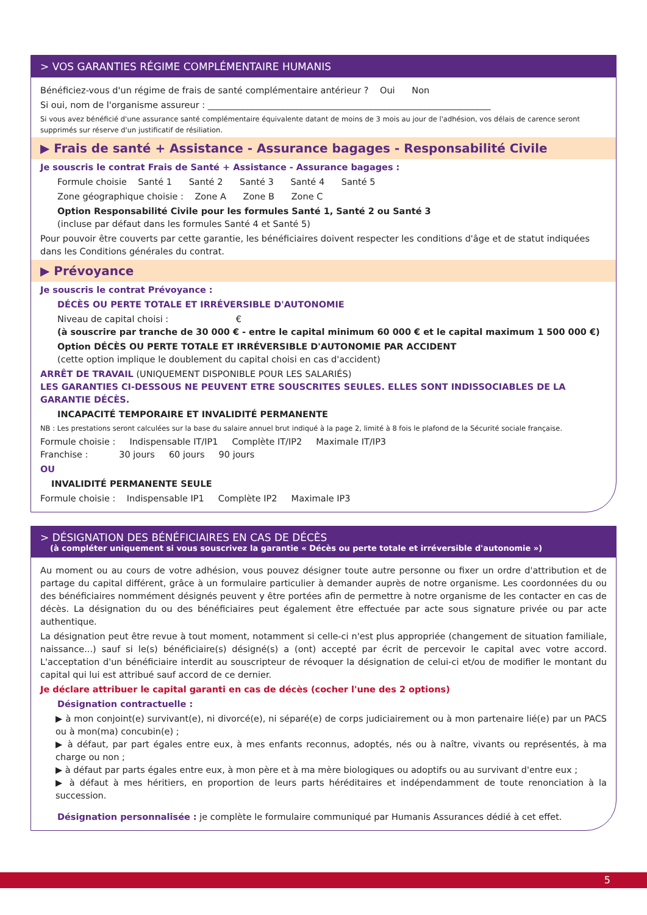> VOS GARANTIES RÉGIME COMPLÉMENTAIRE HUMANIS
Bénéficiez-vous d'un régime de frais de santé complémentaire antérieur ? Oui Non
Si oui, nom de l'organisme assureur : ________________________________________________________________
Si vous avez bénéficié d'une assurance santé complémentaire équivalente datant de moins de 3 mois au jour de l'adhésion, vos délais de carence seront supprimés sur réserve d'un justificatif de résiliation.
▶ Frais de santé + Assistance - Assurance bagages - Responsabilité Civile
Je souscris le contrat Frais de Santé + Assistance - Assurance bagages :
Formule choisie Santé 1 Santé 2 Santé 3 Santé 4 Santé 5
Zone géographique choisie : Zone A Zone B Zone C
Option Responsabilité Civile pour les formules Santé 1, Santé 2 ou Santé 3
(incluse par défaut dans les formules Santé 4 et Santé 5)
Pour pouvoir être couverts par cette garantie, les bénéficiaires doivent respecter les conditions d'âge et de statut indiquées dans les Conditions générales du contrat.
▶ Prévoyance
Je souscris le contrat Prévoyance :
DÉCÈS OU PERTE TOTALE ET IRRÉVERSIBLE D'AUTONOMIE
Niveau de capital choisi : €
(à souscrire par tranche de 30 000 € - entre le capital minimum 60 000 € et le capital maximum 1 500 000 €)
Option DÉCÈS OU PERTE TOTALE ET IRRÉVERSIBLE D'AUTONOMIE PAR ACCIDENT
(cette option implique le doublement du capital choisi en cas d'accident)
ARRÊT DE TRAVAIL (UNIQUEMENT DISPONIBLE POUR LES SALARIÉS)
LES GARANTIES CI-DESSOUS NE PEUVENT ETRE SOUSCRITES SEULES. ELLES SONT INDISSOCIABLES DE LA GARANTIE DÉCÈS.
INCAPACITÉ TEMPORAIRE ET INVALIDITÉ PERMANENTE
NB : Les prestations seront calculées sur la base du salaire annuel brut indiqué à la page 2, limité à 8 fois le plafond de la Sécurité sociale française.
Formule choisie : Indispensable IT/IP1 Complète IT/IP2 Maximale IT/IP3
Franchise : 30 jours 60 jours 90 jours
OU
INVALIDITÉ PERMANENTE SEULE
Formule choisie : Indispensable IP1 Complète IP2 Maximale IP3
> DÉSIGNATION DES BÉNÉFICIAIRES EN CAS DE DÉCÈS
(à compléter uniquement si vous souscrivez la garantie « Décès ou perte totale et irréversible d'autonomie »)
Au moment ou au cours de votre adhésion, vous pouvez désigner toute autre personne ou fixer un ordre d'attribution et de partage du capital différent, grâce à un formulaire particulier à demander auprès de notre organisme. Les coordonnées du ou des bénéficiaires nommément désignés peuvent y être portées afin de permettre à notre organisme de les contacter en cas de décès. La désignation du ou des bénéficiaires peut également être effectuée par acte sous signature privée ou par acte authentique.
La désignation peut être revue à tout moment, notamment si celle-ci n'est plus appropriée (changement de situation familiale, naissance...) sauf si le(s) bénéficiaire(s) désigné(s) a (ont) accepté par écrit de percevoir le capital avec votre accord. L'acceptation d'un bénéficiaire interdit au souscripteur de révoquer la désignation de celui-ci et/ou de modifier le montant du capital qui lui est attribué sauf accord de ce dernier.
Je déclare attribuer le capital garanti en cas de décès (cocher l'une des 2 options)
Désignation contractuelle :
▶ à mon conjoint(e) survivant(e), ni divorcé(e), ni séparé(e) de corps judiciairement ou à mon partenaire lié(e) par un PACS ou à mon(ma) concubin(e) ;
▶ à défaut, par part égales entre eux, à mes enfants reconnus, adoptés, nés ou à naître, vivants ou représentés, à ma charge ou non ;
▶ à défaut par parts égales entre eux, à mon père et à ma mère biologiques ou adoptifs ou au survivant d'entre eux ;
▶ à défaut à mes héritiers, en proportion de leurs parts héréditaires et indépendamment de toute renonciation à la succession.
Désignation personnalisée : je complète le formulaire communiqué par Humanis Assurances dédié à cet effet.
5